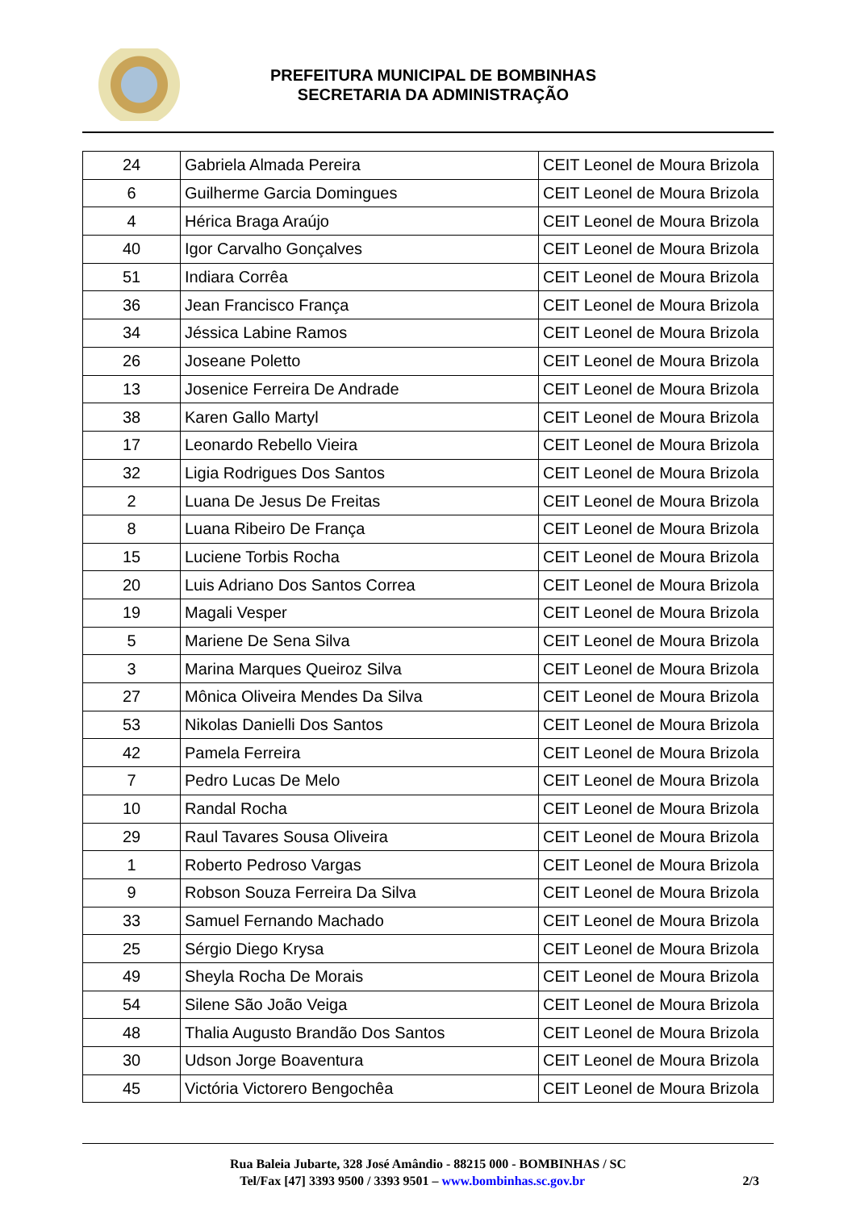PREFEITURA MUNICIPAL DE BOMBINHAS
SECRETARIA DA ADMINISTRAÇÃO
| 24 | Gabriela Almada Pereira | CEIT Leonel de Moura Brizola |
| 6 | Guilherme Garcia Domingues | CEIT Leonel de Moura Brizola |
| 4 | Hérica Braga Araújo | CEIT Leonel de Moura Brizola |
| 40 | Igor Carvalho Gonçalves | CEIT Leonel de Moura Brizola |
| 51 | Indiara Corrêa | CEIT Leonel de Moura Brizola |
| 36 | Jean Francisco França | CEIT Leonel de Moura Brizola |
| 34 | Jéssica Labine Ramos | CEIT Leonel de Moura Brizola |
| 26 | Joseane Poletto | CEIT Leonel de Moura Brizola |
| 13 | Josenice Ferreira De Andrade | CEIT Leonel de Moura Brizola |
| 38 | Karen Gallo Martyl | CEIT Leonel de Moura Brizola |
| 17 | Leonardo Rebello Vieira | CEIT Leonel de Moura Brizola |
| 32 | Ligia Rodrigues Dos Santos | CEIT Leonel de Moura Brizola |
| 2 | Luana De Jesus De Freitas | CEIT Leonel de Moura Brizola |
| 8 | Luana Ribeiro De França | CEIT Leonel de Moura Brizola |
| 15 | Luciene Torbis Rocha | CEIT Leonel de Moura Brizola |
| 20 | Luis Adriano Dos Santos Correa | CEIT Leonel de Moura Brizola |
| 19 | Magali Vesper | CEIT Leonel de Moura Brizola |
| 5 | Mariene De Sena Silva | CEIT Leonel de Moura Brizola |
| 3 | Marina Marques Queiroz Silva | CEIT Leonel de Moura Brizola |
| 27 | Mônica Oliveira Mendes Da Silva | CEIT Leonel de Moura Brizola |
| 53 | Nikolas Danielli Dos Santos | CEIT Leonel de Moura Brizola |
| 42 | Pamela Ferreira | CEIT Leonel de Moura Brizola |
| 7 | Pedro Lucas De Melo | CEIT Leonel de Moura Brizola |
| 10 | Randal Rocha | CEIT Leonel de Moura Brizola |
| 29 | Raul Tavares Sousa Oliveira | CEIT Leonel de Moura Brizola |
| 1 | Roberto Pedroso Vargas | CEIT Leonel de Moura Brizola |
| 9 | Robson Souza Ferreira Da Silva | CEIT Leonel de Moura Brizola |
| 33 | Samuel Fernando Machado | CEIT Leonel de Moura Brizola |
| 25 | Sérgio Diego Krysa | CEIT Leonel de Moura Brizola |
| 49 | Sheyla Rocha De Morais | CEIT Leonel de Moura Brizola |
| 54 | Silene São João Veiga | CEIT Leonel de Moura Brizola |
| 48 | Thalia Augusto Brandão Dos Santos | CEIT Leonel de Moura Brizola |
| 30 | Udson Jorge Boaventura | CEIT Leonel de Moura Brizola |
| 45 | Victória Victorero Bengochêa | CEIT Leonel de Moura Brizola |
Rua Baleia Jubarte, 328 José Amândio - 88215 000 - BOMBINHAS / SC
Tel/Fax [47] 3393 9500 / 3393 9501 – www.bombinhas.sc.gov.br 2/3